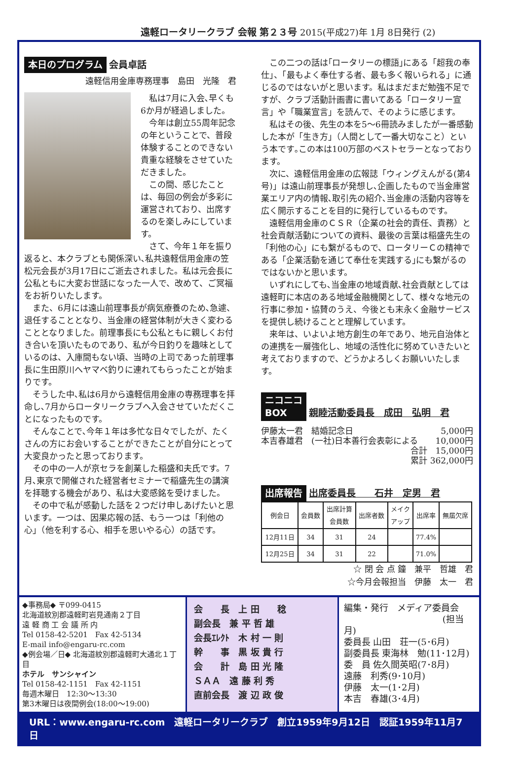遠軽ロータリークラブ 会報 第２３号 2015(平成27)年 1月 8日発行 (2)
本日のプログラム 会員卓話
遠軽信用金庫専務理事　島田　光隆　君
私は7月に入会､早くも6か月が経過しました。
今年は創立55周年記念の年ということで、普段体験することのできない貴重な経験をさせていただきました。
この間、感じたことは、毎回の例会が多彩に運営されており、出席するのを楽しみにしています。
さて、今年１年を振り返ると、本クラブとも関係深い､私共遠軽信用金庫の笠松元会長が3月17日にご逝去されました。私は元会長に公私ともに大変お世話になった一人で、改めて、ご冥福をお祈りいたします。
また、6月には遠山前理事長が病気療養のため､急遽、退任することとなり、当金庫の経営体制が大きく変わることとなりました。前理事長にも公私ともに親しくお付き合いを頂いたものであり、私が今日釣りを趣味としているのは、入庫間もない頃、当時の上司であった前理事長に生田原川へヤマベ釣りに連れてもらったことが始まりです。
そうした中､私は6月から遠軽信用金庫の専務理事を拝命し､7月からロータリークラブへ入会させていただくことになったものです。
そんなことで､今年１年は多忙な日々でしたが、たくさんの方にお会いすることができたことが自分にとって大変良かったと思っております。
その中の一人が京セラを創業した稲盛和夫氏です。7月､東京で開催された経営者セミナーで稲盛先生の講演を拝聴する機会があり、私は大変感銘を受けました。
その中で私が感動した話を２つだけ申しあげたいと思います。一つは、因果応報の話、もう一つは「利他の心」（他を利する心、相手を思いやる心）の話です。
この二つの話は｢ロータリーの標語｣にある「超我の奉仕」、「最もよく奉仕する者、最も多く報いられる」に通じるのではないがと思います。私はまだまだ勉強不足ですが、クラブ活動計画書に書いてある「ロータリー宣言」や「職業宣言」を読んで、そのように感じます。
私はその後、先生の本を5～6冊読みましたが一番感動した本が「生き方」（人間として一番大切なこと）という本です｡この本は100万部のベストセラーとなっております。
次に、遠軽信用金庫の広報誌「ウィングえんがる(第4号)」は遠山前理事長が発想し､企画したもので当金庫営業エリア内の情報､取引先の紹介､当金庫の活動内容等を広く開示することを目的に発行しているものです。
遠軽信用金庫のＣＳＲ（企業の社会的責任、責務）と社会貢献活動についての資料、最後の言葉は稲盛先生の「利他の心」にも繋がるもので、ロータリーＣの精神である「企業活動を通じて奉仕を実践する｣にも繋がるのではないかと思います。
いずれにしても､当金庫の地域貢献､社会貢献としては遠軽町に本店のある地域金融機関として、様々な地元の行事に参加・協賛のうえ、今後とも末永く金融サービスを提供し続けることと理解しています。
来年は、いよいよ地方創生の年であり、地元自治体との連携を一層強化し、地域の活性化に努めていきたいと考えておりますので、どうかよろしくお願いいたします。
ニコニコ
BOX
親睦活動委員長　成田　弘明　君
伊藤太一君　結婚記念日 5,000円
本吉春雄君　(一社)日本善行会表彰による 10,000円
合計　15,000円
累計 362,000円
出席報告
出席委員長　　石井　定男　君
| 例会日 | 会員数 | 出席計算 会員数 | 出席者数 | メイク アップ | 出席率 | 無届欠席 |
| --- | --- | --- | --- | --- | --- | --- |
| 12月11日 | 34 | 31 | 24 | | 77.4% | |
| 12月25日 | 34 | 31 | 22 | | 71.0% | |
☆ 閉 会 点 鐘　兼平　哲雄　君
☆今月会報担当　伊藤　太一　君
◆事務局◆ 〒099-0415
北海道紋別郡遠軽町岩見通南２丁目
遠 軽 商 工 会 議 所 内
Tel 0158-42-5201　Fax 42-5134
E-mail info@engaru-rc.com
◆例会場／日◆ 北海道紋別郡遠軽町大通北１丁目
ホテル　サンシャイン
Tel 0158-42-1151　Fax 42-1151
毎週木曜日　12:30～13:30
第3木曜日は夜間例会(18:00～19:00)
会　　長　上 田　　稔
副会長　兼 平 哲 雄
会長ｴﾚｸﾄ　木 村 一 則
幹　　事　黒 坂 貴 行
会　　計　島 田 光 隆
ＳＡＡ　遠 藤 利 秀
直前会長　渡 辺 政 俊
編集・発行　メディア委員会
(担当月)
委員長 山田　荘一(5･6月)
副委員長 東海林　勉(11･12月)
委　員 佐久間英昭(7･8月)
遠藤　利秀(9･10月)
伊藤　太一(1･2月)
本吉　春雄(3･4月)
URL：www.engaru-rc.com　遠軽ロータリークラブ　創立1959年9月12日　認証1959年11月7日